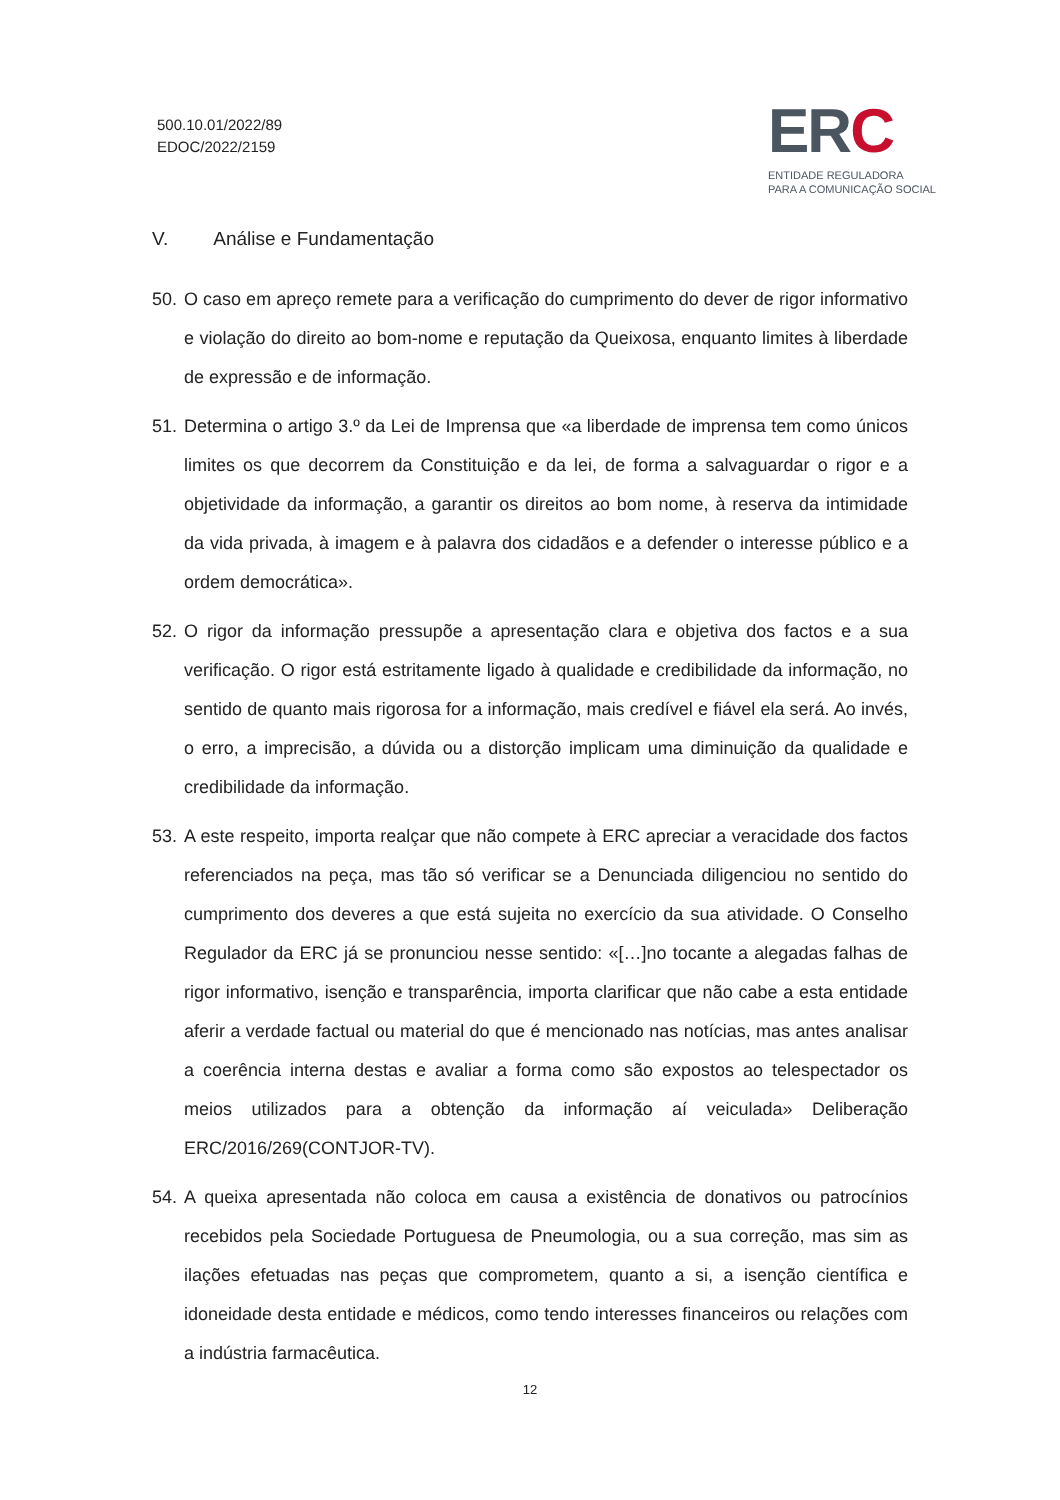500.10.01/2022/89
EDOC/2022/2159
ERC
ENTIDADE REGULADORA
PARA A COMUNICAÇÃO SOCIAL
V. Análise e Fundamentação
50.
O caso em apreço remete para a verificação do cumprimento do dever de rigor informativo e violação do direito ao bom-nome e reputação da Queixosa, enquanto limites à liberdade de expressão e de informação.
51.
Determina o artigo 3.º da Lei de Imprensa que «a liberdade de imprensa tem como únicos limites os que decorrem da Constituição e da lei, de forma a salvaguardar o rigor e a objetividade da informação, a garantir os direitos ao bom nome, à reserva da intimidade da vida privada, à imagem e à palavra dos cidadãos e a defender o interesse público e a ordem democrática».
52.
O rigor da informação pressupõe a apresentação clara e objetiva dos factos e a sua verificação. O rigor está estritamente ligado à qualidade e credibilidade da informação, no sentido de quanto mais rigorosa for a informação, mais credível e fiável ela será. Ao invés, o erro, a imprecisão, a dúvida ou a distorção implicam uma diminuição da qualidade e credibilidade da informação.
53.
A este respeito, importa realçar que não compete à ERC apreciar a veracidade dos factos referenciados na peça, mas tão só verificar se a Denunciada diligenciou no sentido do cumprimento dos deveres a que está sujeita no exercício da sua atividade. O Conselho Regulador da ERC já se pronunciou nesse sentido: «[…]no tocante a alegadas falhas de rigor informativo, isenção e transparência, importa clarificar que não cabe a esta entidade aferir a verdade factual ou material do que é mencionado nas notícias, mas antes analisar a coerência interna destas e avaliar a forma como são expostos ao telespectador os meios utilizados para a obtenção da informação aí veiculada» Deliberação ERC/2016/269(CONTJOR-TV).
54.
A queixa apresentada não coloca em causa a existência de donativos ou patrocínios recebidos pela Sociedade Portuguesa de Pneumologia, ou a sua correção, mas sim as ilações efetuadas nas peças que comprometem, quanto a si, a isenção científica e idoneidade desta entidade e médicos, como tendo interesses financeiros ou relações com a indústria farmacêutica.
12